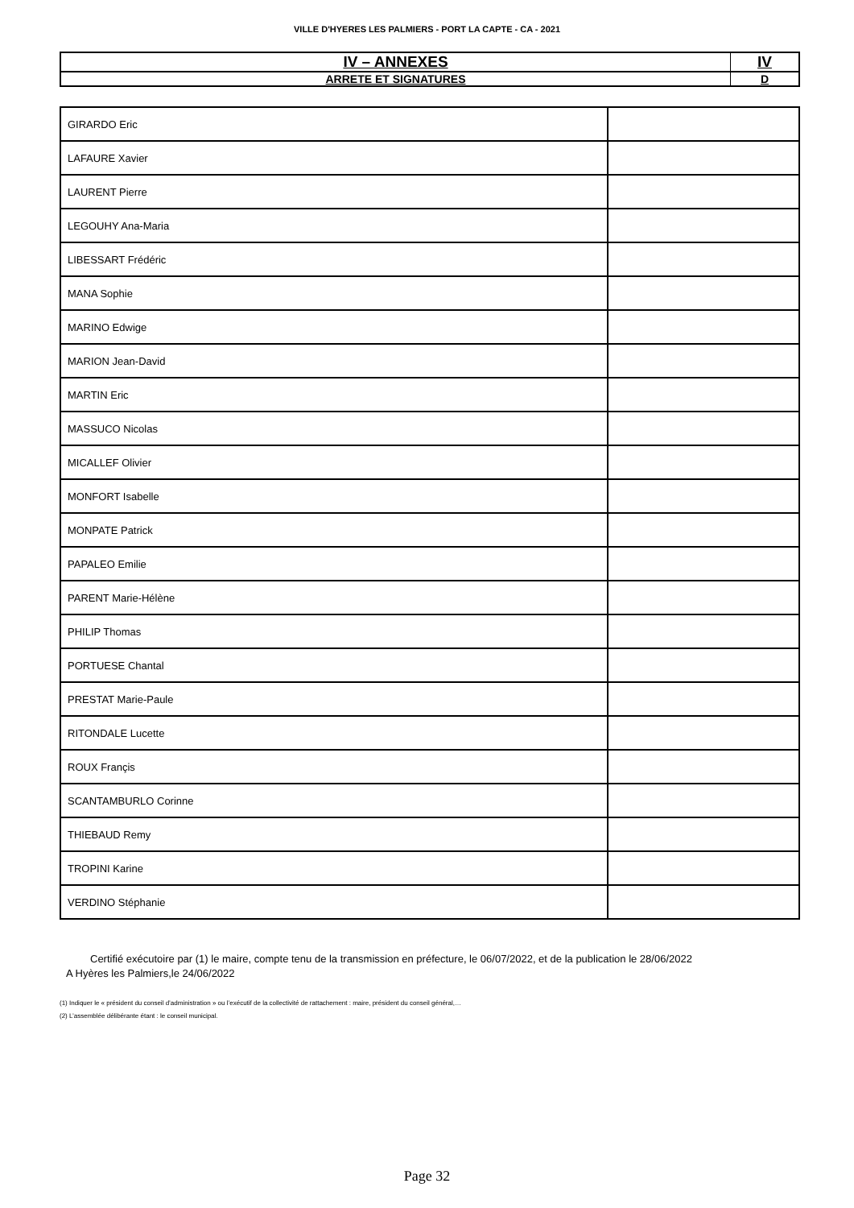VILLE D'HYERES LES PALMIERS - PORT LA CAPTE - CA - 2021
| IV – ANNEXES | IV |
| ARRETE ET SIGNATURES | D |
| GIRARDO Eric | |
| LAFAURE Xavier | |
| LAURENT Pierre | |
| LEGOUHY Ana-Maria | |
| LIBESSART Frédéric | |
| MANA Sophie | |
| MARINO Edwige | |
| MARION Jean-David | |
| MARTIN Eric | |
| MASSUCO Nicolas | |
| MICALLEF Olivier | |
| MONFORT Isabelle | |
| MONPATE Patrick | |
| PAPALEO Emilie | |
| PARENT Marie-Hélène | |
| PHILIP Thomas | |
| PORTUESE Chantal | |
| PRESTAT Marie-Paule | |
| RITONDALE Lucette | |
| ROUX Françis | |
| SCANTAMBURLO Corinne | |
| THIEBAUD Remy | |
| TROPINI Karine | |
| VERDINO Stéphanie | |
Certifié exécutoire par (1) le maire, compte tenu de la transmission en préfecture, le 06/07/2022, et de la publication le 28/06/2022
A Hyères les Palmiers,le 24/06/2022
(1) Indiquer le « président du conseil d’administration » ou l’exécutif de la collectivité de rattachement : maire, président du conseil général,…
(2) L’assemblée délibérante étant : le conseil municipal.
Page 32